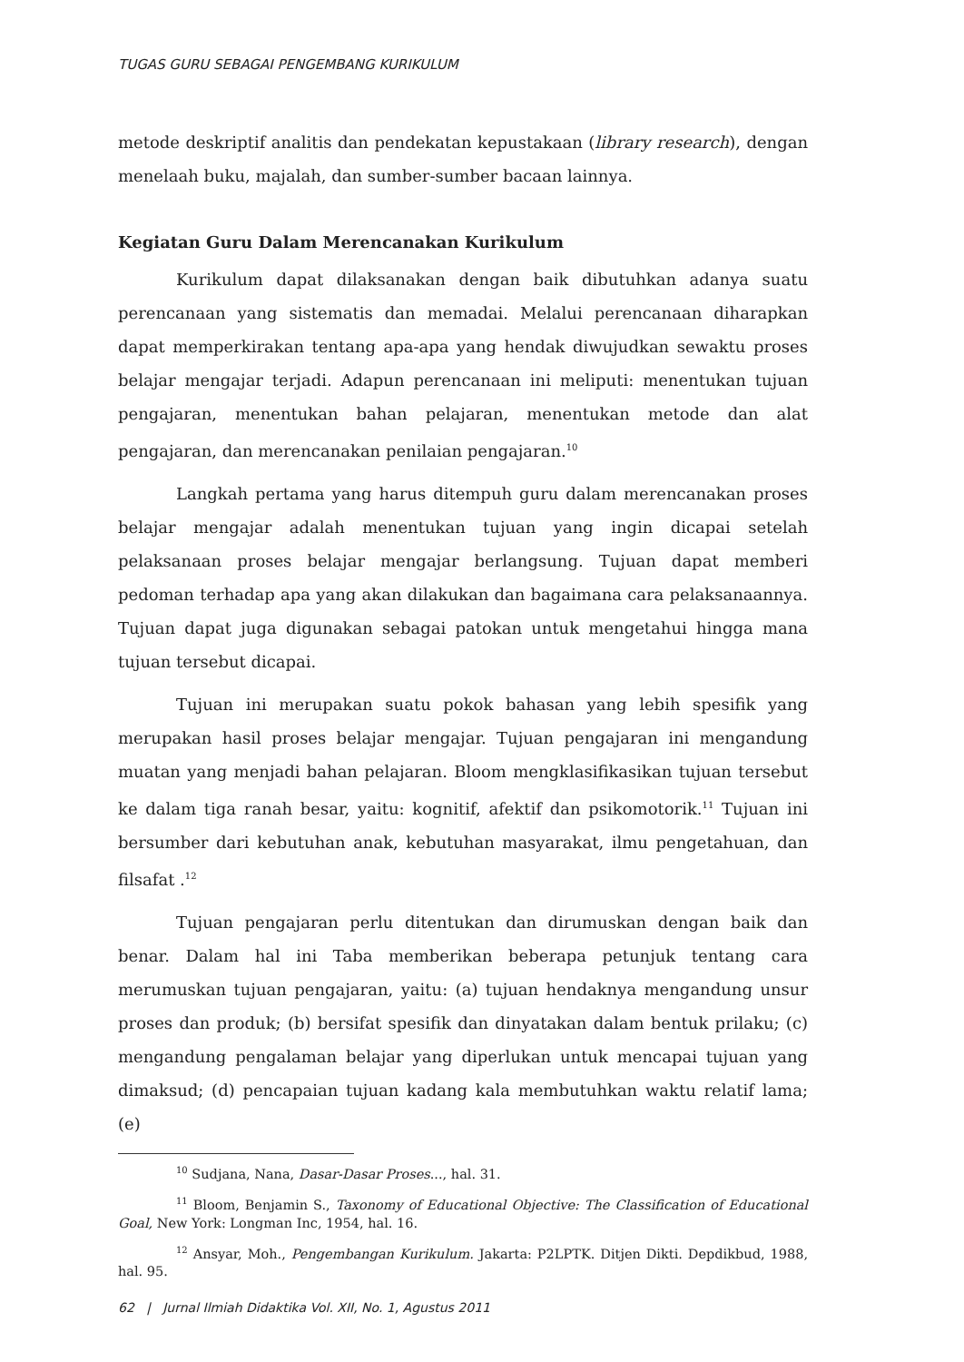TUGAS GURU SEBAGAI PENGEMBANG KURIKULUM
metode deskriptif analitis dan pendekatan kepustakaan (library research), dengan menelaah buku, majalah, dan sumber-sumber bacaan lainnya.
Kegiatan Guru Dalam Merencanakan Kurikulum
Kurikulum dapat dilaksanakan dengan baik dibutuhkan adanya suatu perencanaan yang sistematis dan memadai. Melalui perencanaan diharapkan dapat memperkirakan tentang apa-apa yang hendak diwujudkan sewaktu proses belajar mengajar terjadi. Adapun perencanaan ini meliputi: menentukan tujuan pengajaran, menentukan bahan pelajaran, menentukan metode dan alat pengajaran, dan merencanakan penilaian pengajaran.<sup>10</sup>
Langkah pertama yang harus ditempuh guru dalam merencanakan proses belajar mengajar adalah menentukan tujuan yang ingin dicapai setelah pelaksanaan proses belajar mengajar berlangsung. Tujuan dapat memberi pedoman terhadap apa yang akan dilakukan dan bagaimana cara pelaksanaannya. Tujuan dapat juga digunakan sebagai patokan untuk mengetahui hingga mana tujuan tersebut dicapai.
Tujuan ini merupakan suatu pokok bahasan yang lebih spesifik yang merupakan hasil proses belajar mengajar. Tujuan pengajaran ini mengandung muatan yang menjadi bahan pelajaran. Bloom mengklasifikasikan tujuan tersebut ke dalam tiga ranah besar, yaitu: kognitif, afektif dan psikomotorik.<sup>11</sup> Tujuan ini bersumber dari kebutuhan anak, kebutuhan masyarakat, ilmu pengetahuan, dan filsafat .<sup>12</sup>
Tujuan pengajaran perlu ditentukan dan dirumuskan dengan baik dan benar. Dalam hal ini Taba memberikan beberapa petunjuk tentang cara merumuskan tujuan pengajaran, yaitu: (a) tujuan hendaknya mengandung unsur proses dan produk; (b) bersifat spesifik dan dinyatakan dalam bentuk prilaku; (c) mengandung pengalaman belajar yang diperlukan untuk mencapai tujuan yang dimaksud; (d) pencapaian tujuan kadang kala membutuhkan waktu relatif lama; (e)
<sup>10</sup> Sudjana, Nana, Dasar-Dasar Proses..., hal. 31.
<sup>11</sup> Bloom, Benjamin S., Taxonomy of Educational Objective: The Classification of Educational Goal, New York: Longman Inc, 1954, hal. 16.
<sup>12</sup> Ansyar, Moh., Pengembangan Kurikulum. Jakarta: P2LPTK. Ditjen Dikti. Depdikbud, 1988, hal. 95.
62 | Jurnal Ilmiah Didaktika Vol. XII, No. 1, Agustus 2011